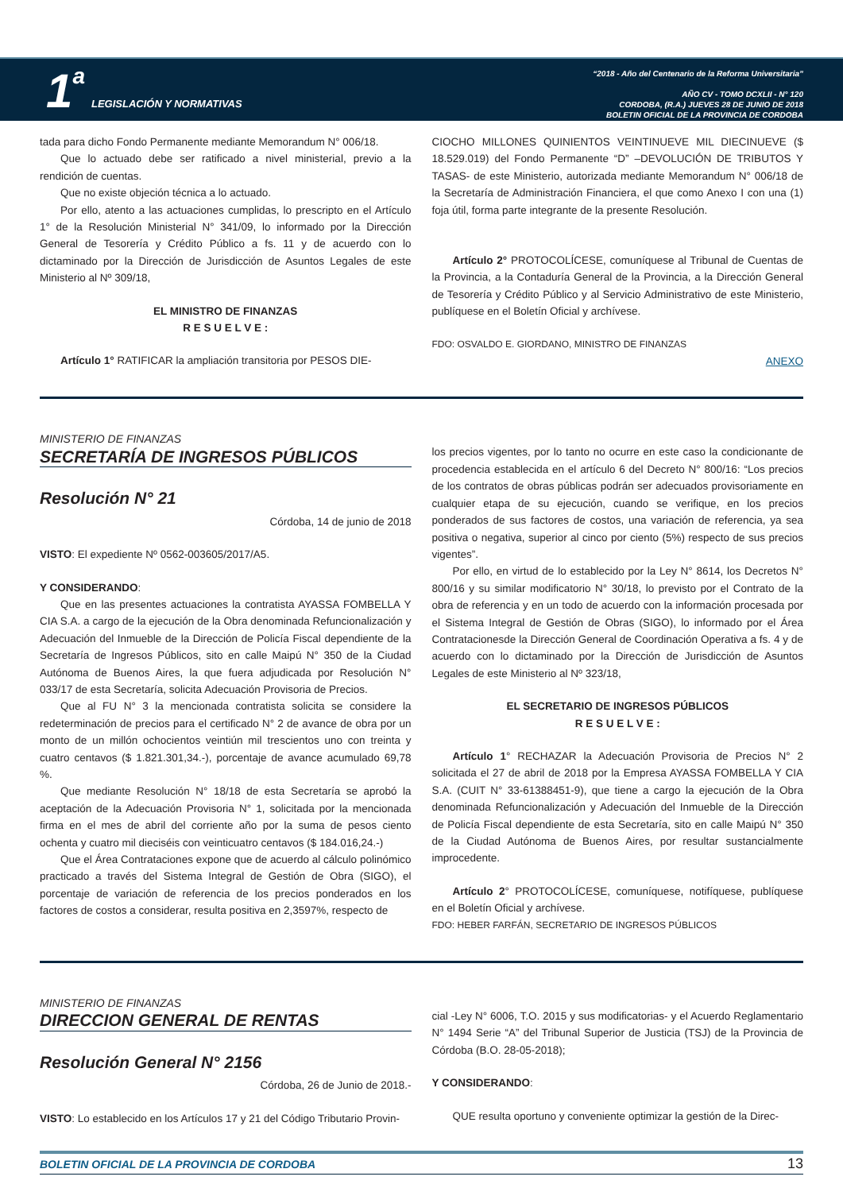1 a LEGISLACIÓN Y NORMATIVAS
“2018 - Año del Centenario de la Reforma Universitaria”
AÑO CV - TOMO DCXLII - N° 120
CORDOBA, (R.A.) JUEVES 28 DE JUNIO DE 2018
BOLETIN OFICIAL DE LA PROVINCIA DE CORDOBA
tada para dicho Fondo Permanente mediante Memorandum N° 006/18.
Que lo actuado debe ser ratificado a nivel ministerial, previo a la rendición de cuentas.
Que no existe objeción técnica a lo actuado.
Por ello, atento a las actuaciones cumplidas, lo prescripto en el Artículo 1° de la Resolución Ministerial N° 341/09, lo informado por la Dirección General de Tesorería y Crédito Público a fs. 11 y de acuerdo con lo dictaminado por la Dirección de Jurisdicción de Asuntos Legales de este Ministerio al Nº 309/18,
EL MINISTRO DE FINANZAS
R E S U E L V E :
Artículo 1° RATIFICAR la ampliación transitoria por PESOS DIE-
CIOCHO MILLONES QUINIENTOS VEINTINUEVE MIL DIECINUEVE ($ 18.529.019) del Fondo Permanente “D” –DEVOLUCIÓN DE TRIBUTOS Y TASAS- de este Ministerio, autorizada mediante Memorandum N° 006/18 de la Secretaría de Administración Financiera, el que como Anexo I con una (1) foja útil, forma parte integrante de la presente Resolución.
Artículo 2° PROTOCOLÍCESE, comuníquese al Tribunal de Cuentas de la Provincia, a la Contaduría General de la Provincia, a la Dirección General de Tesorería y Crédito Público y al Servicio Administrativo de este Ministerio, publíquese en el Boletín Oficial y archívese.
FDO: OSVALDO E. GIORDANO, MINISTRO DE FINANZAS
ANEXO
MINISTERIO DE FINANZAS
SECRETARÍA DE INGRESOS PÚBLICOS
Resolución N° 21
Córdoba, 14 de junio de 2018
VISTO: El expediente Nº 0562-003605/2017/A5.
Y CONSIDERANDO:
Que en las presentes actuaciones la contratista AYASSA FOMBELLA Y CIA S.A. a cargo de la ejecución de la Obra denominada Refuncionalización y Adecuación del Inmueble de la Dirección de Policía Fiscal dependiente de la Secretaría de Ingresos Públicos, sito en calle Maipú N° 350 de la Ciudad Autónoma de Buenos Aires, la que fuera adjudicada por Resolución N° 033/17 de esta Secretaría, solicita Adecuación Provisoria de Precios.
Que al FU N° 3 la mencionada contratista solicita se considere la redeterminación de precios para el certificado N° 2 de avance de obra por un monto de un millón ochocientos veintiún mil trescientos uno con treinta y cuatro centavos ($ 1.821.301,34.-), porcentaje de avance acumulado 69,78 %.
Que mediante Resolución N° 18/18 de esta Secretaría se aprobó la aceptación de la Adecuación Provisoria N° 1, solicitada por la mencionada firma en el mes de abril del corriente año por la suma de pesos ciento ochenta y cuatro mil dieciséis con veinticuatro centavos ($ 184.016,24.-)
Que el Área Contrataciones expone que de acuerdo al cálculo polinómico practicado a través del Sistema Integral de Gestión de Obra (SIGO), el porcentaje de variación de referencia de los precios ponderados en los factores de costos a considerar, resulta positiva en 2,3597%, respecto de
los precios vigentes, por lo tanto no ocurre en este caso la condicionante de procedencia establecida en el artículo 6 del Decreto N° 800/16: “Los precios de los contratos de obras públicas podrán ser adecuados provisoriamente en cualquier etapa de su ejecución, cuando se verifique, en los precios ponderados de sus factores de costos, una variación de referencia, ya sea positiva o negativa, superior al cinco por ciento (5%) respecto de sus precios vigentes”.
Por ello, en virtud de lo establecido por la Ley N° 8614, los Decretos N° 800/16 y su similar modificatorio N° 30/18, lo previsto por el Contrato de la obra de referencia y en un todo de acuerdo con la información procesada por el Sistema Integral de Gestión de Obras (SIGO), lo informado por el Área Contratacionesde la Dirección General de Coordinación Operativa a fs. 4 y de acuerdo con lo dictaminado por la Dirección de Jurisdicción de Asuntos Legales de este Ministerio al Nº 323/18,
EL SECRETARIO DE INGRESOS PÚBLICOS
R E S U E L V E :
Artículo 1° RECHAZAR la Adecuación Provisoria de Precios N° 2 solicitada el 27 de abril de 2018 por la Empresa AYASSA FOMBELLA Y CIA S.A. (CUIT N° 33-61388451-9), que tiene a cargo la ejecución de la Obra denominada Refuncionalización y Adecuación del Inmueble de la Dirección de Policía Fiscal dependiente de esta Secretaría, sito en calle Maipú N° 350 de la Ciudad Autónoma de Buenos Aires, por resultar sustancialmente improcedente.
Artículo 2° PROTOCOLÍCESE, comuníquese, notifíquese, publíquese en el Boletín Oficial y archívese.
FDO: HEBER FARFÁN, SECRETARIO DE INGRESOS PÚBLICOS
MINISTERIO DE FINANZAS
DIRECCION GENERAL DE RENTAS
Resolución General N° 2156
Córdoba, 26 de Junio de 2018.-
VISTO: Lo establecido en los Artículos 17 y 21 del Código Tributario Provin-
cial -Ley N° 6006, T.O. 2015 y sus modificatorias- y el Acuerdo Reglamentario N° 1494 Serie “A” del Tribunal Superior de Justicia (TSJ) de la Provincia de Córdoba (B.O. 28-05-2018);
Y CONSIDERANDO:
QUE resulta oportuno y conveniente optimizar la gestión de la Direc-
BOLETIN OFICIAL DE LA PROVINCIA DE CORDOBA 13